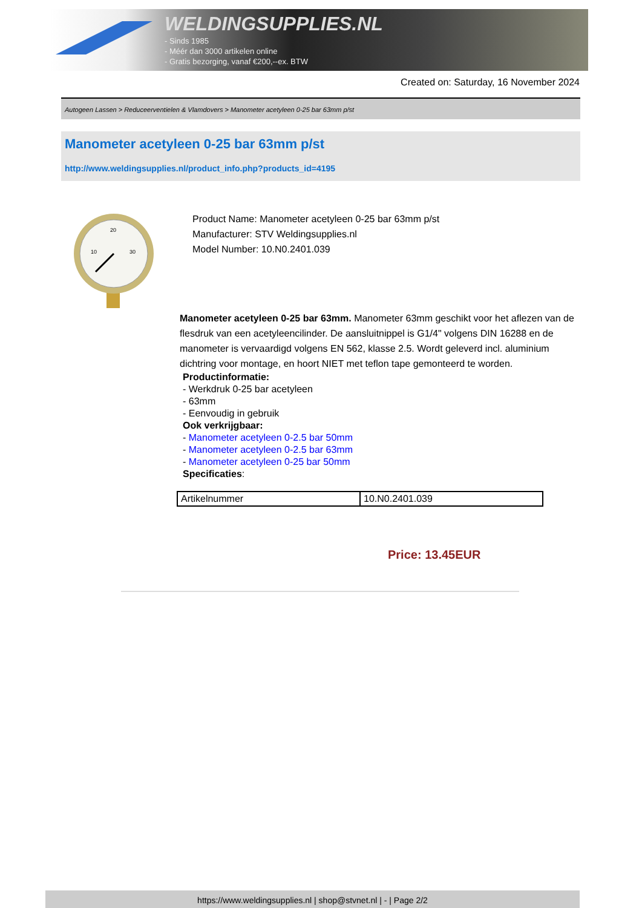WELDINGSUPPLIES.NL
- Sinds 1985
- Méér dan 3000 artikelen online
- Gratis bezorging, vanaf €200,--ex. BTW
Created on: Saturday, 16 November 2024
Autogeen Lassen > Reduceerventielen & Vlamdovers > Manometer acetyleen 0-25 bar 63mm p/st
Manometer acetyleen 0-25 bar 63mm p/st
http://www.weldingsupplies.nl/product_info.php?products_id=4195
20
10
30
Product Name: Manometer acetyleen 0-25 bar 63mm p/st
Manufacturer: STV Weldingsupplies.nl
Model Number: 10.N0.2401.039
Manometer acetyleen 0-25 bar 63mm. Manometer 63mm geschikt voor het aflezen van de flesdruk van een acetyleencilinder. De aansluitnippel is G1/4" volgens DIN 16288 en de manometer is vervaardigd volgens EN 562, klasse 2.5. Wordt geleverd incl. aluminium dichtring voor montage, en hoort NIET met teflon tape gemonteerd te worden.
Productinformatie:
- Werkdruk 0-25 bar acetyleen
- 63mm
- Eenvoudig in gebruik
Ook verkrijgbaar:
- Manometer acetyleen 0-2.5 bar 50mm
- Manometer acetyleen 0-2.5 bar 63mm
- Manometer acetyleen 0-25 bar 50mm
Specificaties:
| Artikelnummer | 10.N0.2401.039 |
Price: 13.45EUR
https://www.weldingsupplies.nl | shop@stvnet.nl | - | Page 2/2